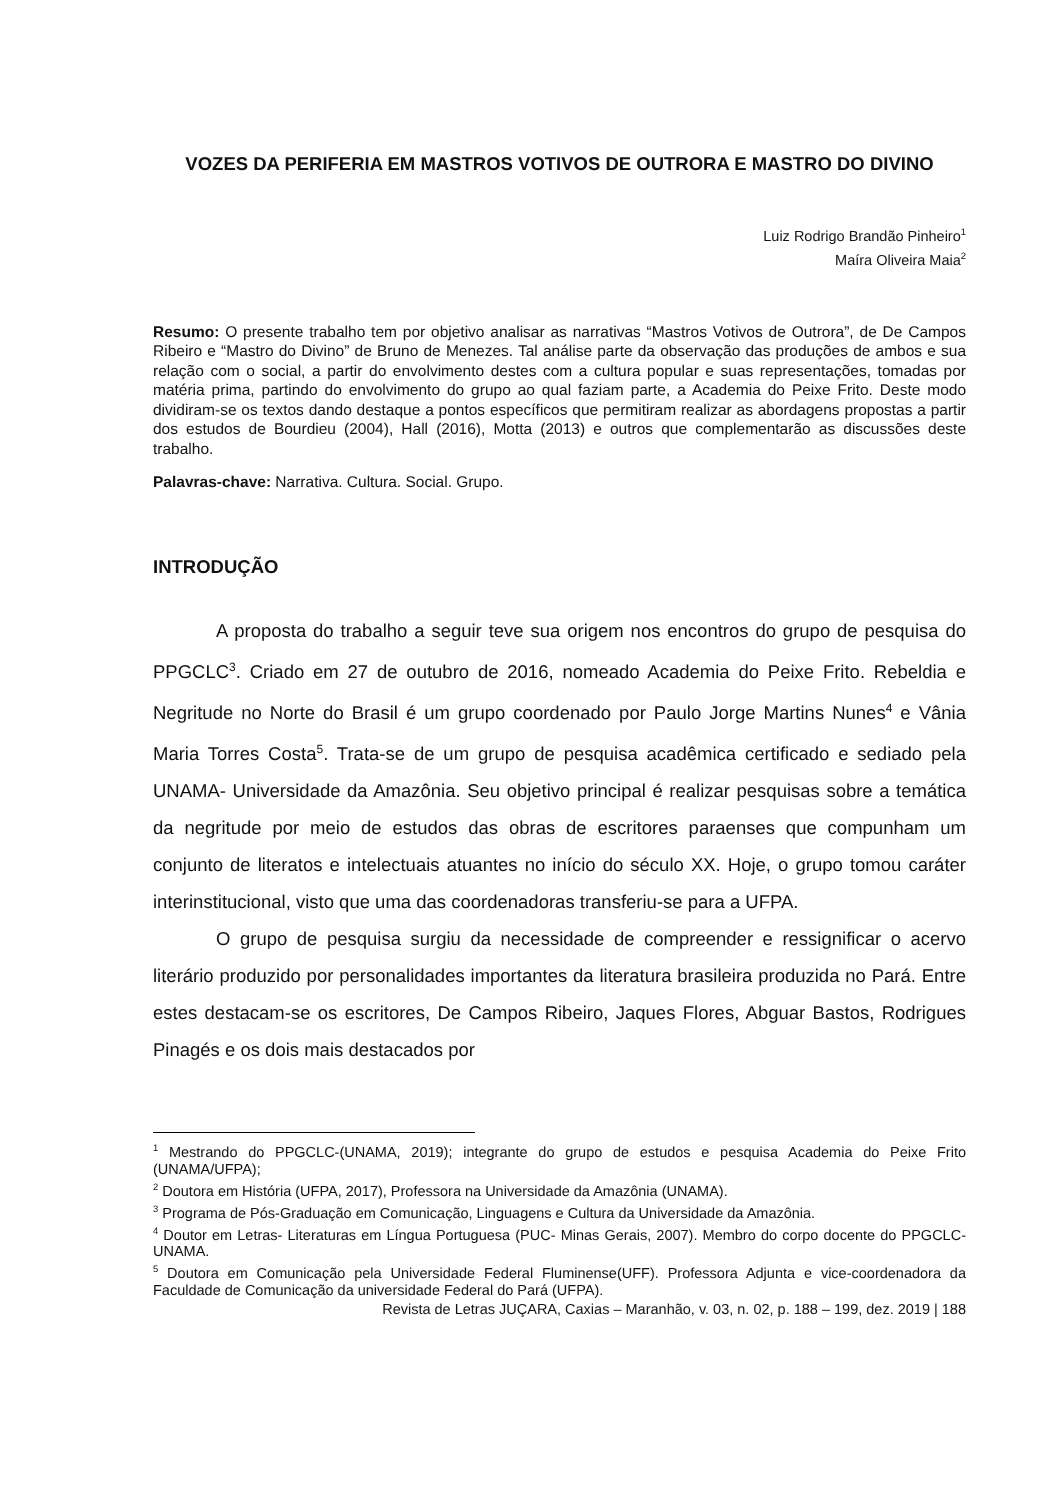VOZES DA PERIFERIA EM MASTROS VOTIVOS DE OUTRORA E MASTRO DO DIVINO
Luiz Rodrigo Brandão Pinheiro<sup>1</sup>
Maíra Oliveira Maia<sup>2</sup>
Resumo: O presente trabalho tem por objetivo analisar as narrativas “Mastros Votivos de Outrora”, de De Campos Ribeiro e “Mastro do Divino” de Bruno de Menezes. Tal análise parte da observação das produções de ambos e sua relação com o social, a partir do envolvimento destes com a cultura popular e suas representações, tomadas por matéria prima, partindo do envolvimento do grupo ao qual faziam parte, a Academia do Peixe Frito. Deste modo dividiram-se os textos dando destaque a pontos específicos que permitiram realizar as abordagens propostas a partir dos estudos de Bourdieu (2004), Hall (2016), Motta (2013) e outros que complementarão as discussões deste trabalho.
Palavras-chave: Narrativa. Cultura. Social. Grupo.
INTRODUÇÃO
A proposta do trabalho a seguir teve sua origem nos encontros do grupo de pesquisa do PPGCLC<sup>3</sup>. Criado em 27 de outubro de 2016, nomeado Academia do Peixe Frito. Rebeldia e Negritude no Norte do Brasil é um grupo coordenado por Paulo Jorge Martins Nunes<sup>4</sup> e Vânia Maria Torres Costa<sup>5</sup>. Trata-se de um grupo de pesquisa acadêmica certificado e sediado pela UNAMA- Universidade da Amazônia. Seu objetivo principal é realizar pesquisas sobre a temática da negritude por meio de estudos das obras de escritores paraenses que compunham um conjunto de literatos e intelectuais atuantes no início do século XX. Hoje, o grupo tomou caráter interinstitucional, visto que uma das coordenadoras transferiu-se para a UFPA.
O grupo de pesquisa surgiu da necessidade de compreender e ressignificar o acervo literário produzido por personalidades importantes da literatura brasileira produzida no Pará. Entre estes destacam-se os escritores, De Campos Ribeiro, Jaques Flores, Abguar Bastos, Rodrigues Pinagés e os dois mais destacados por
<sup>1</sup> Mestrando do PPGCLC-(UNAMA, 2019); integrante do grupo de estudos e pesquisa Academia do Peixe Frito (UNAMA/UFPA);
<sup>2</sup> Doutora em História (UFPA, 2017), Professora na Universidade da Amazônia (UNAMA).
<sup>3</sup> Programa de Pós-Graduação em Comunicação, Linguagens e Cultura da Universidade da Amazônia.
<sup>4</sup> Doutor em Letras- Literaturas em Língua Portuguesa (PUC- Minas Gerais, 2007). Membro do corpo docente do PPGCLC-UNAMA.
<sup>5</sup> Doutora em Comunicação pela Universidade Federal Fluminense(UFF). Professora Adjunta e vice-coordenadora da Faculdade de Comunicação da universidade Federal do Pará (UFPA).
Revista de Letras JUÇARA, Caxias – Maranhão, v. 03, n. 02, p. 188 – 199, dez. 2019 | 188